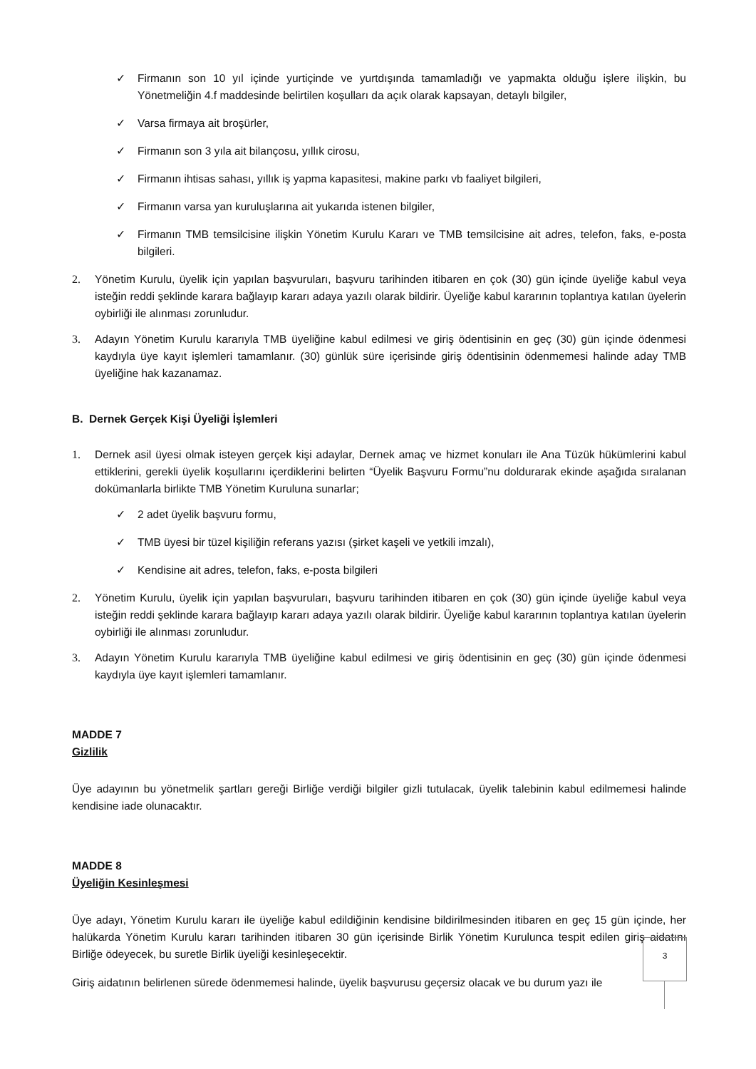✓ Firmanın son 10 yıl içinde yurtiçinde ve yurtdışında tamamladığı ve yapmakta olduğu işlere ilişkin, bu Yönetmeliğin 4.f maddesinde belirtilen koşulları da açık olarak kapsayan, detaylı bilgiler,
✓ Varsa firmaya ait broşürler,
✓ Firmanın son 3 yıla ait bilançosu, yıllık cirosu,
✓ Firmanın ihtisas sahası, yıllık iş yapma kapasitesi, makine parkı vb faaliyet bilgileri,
✓ Firmanın varsa yan kuruluşlarına ait yukarıda istenen bilgiler,
✓ Firmanın TMB temsilcisine ilişkin Yönetim Kurulu Kararı ve TMB temsilcisine ait adres, telefon, faks, e-posta bilgileri.
2. Yönetim Kurulu, üyelik için yapılan başvuruları, başvuru tarihinden itibaren en çok (30) gün içinde üyeliğe kabul veya isteğin reddi şeklinde karara bağlayıp kararı adaya yazılı olarak bildirir. Üyeliğe kabul kararının toplantıya katılan üyelerin oybirliği ile alınması zorunludur.
3. Adayın Yönetim Kurulu kararıyla TMB üyeliğine kabul edilmesi ve giriş ödentisinin en geç (30) gün içinde ödenmesi kaydıyla üye kayıt işlemleri tamamlanır. (30) günlük süre içerisinde giriş ödentisinin ödenmemesi halinde aday TMB üyeliğine hak kazanamaz.
B. Dernek Gerçek Kişi Üyeliği İşlemleri
1. Dernek asil üyesi olmak isteyen gerçek kişi adaylar, Dernek amaç ve hizmet konuları ile Ana Tüzük hükümlerini kabul ettiklerini, gerekli üyelik koşullarını içerdiklerini belirten “Üyelik Başvuru Formu”nu doldurarak ekinde aşağıda sıralanan dokümanlarla birlikte TMB Yönetim Kuruluna sunarlar;
✓ 2 adet üyelik başvuru formu,
✓ TMB üyesi bir tüzel kişiliğin referans yazısı (şirket kaşeli ve yetkili imzalı),
✓ Kendisine ait adres, telefon, faks, e-posta bilgileri
2. Yönetim Kurulu, üyelik için yapılan başvuruları, başvuru tarihinden itibaren en çok (30) gün içinde üyeliğe kabul veya isteğin reddi şeklinde karara bağlayıp kararı adaya yazılı olarak bildirir. Üyeliğe kabul kararının toplantıya katılan üyelerin oybirliği ile alınması zorunludur.
3. Adayın Yönetim Kurulu kararıyla TMB üyeliğine kabul edilmesi ve giriş ödentisinin en geç (30) gün içinde ödenmesi kaydıyla üye kayıt işlemleri tamamlanır.
MADDE 7
Gizlilik
Üye adayının bu yönetmelik şartları gereği Birliğe verdiği bilgiler gizli tutulacak, üyelik talebinin kabul edilmemesi halinde kendisine iade olunacaktır.
MADDE 8
Üyeliğin Kesinleşmesi
Üye adayı, Yönetim Kurulu kararı ile üyeliğe kabul edildiğinin kendisine bildirilmesinden itibaren en geç 15 gün içinde, her halükarda Yönetim Kurulu kararı tarihinden itibaren 30 gün içerisinde Birlik Yönetim Kurulunca tespit edilen giriş aidatını Birliğe ödeyecek, bu suretle Birlik üyeliği kesinleşecektir.
Giriş aidatının belirlenen sürede ödenmemesi halinde, üyelik başvurusu geçersiz olacak ve bu durum yazı ile
3